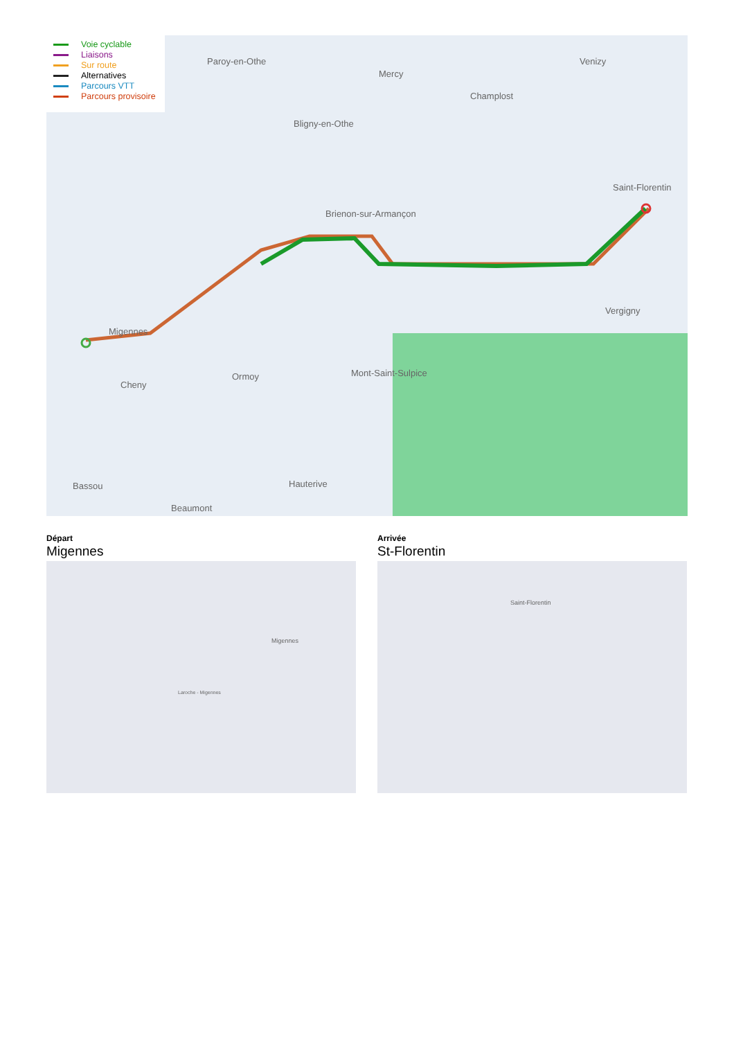Paroy-en-Othe
Mercy
Champlost
Venizy
Bligny-en-Othe
Saint-Florentin
Brienon-sur-Armançon
Migennes
Ormoy
Cheny
Mont-Saint-Sulpice
Vergigny
Hauterive
Beaumont
Bassou
Voie cyclable
Liaisons
Sur route
Alternatives
Parcours VTT
Parcours provisoire
Départ
Migennes
Migennes
Laroche - Migennes
Arrivée
St-Florentin
Saint-Florentin